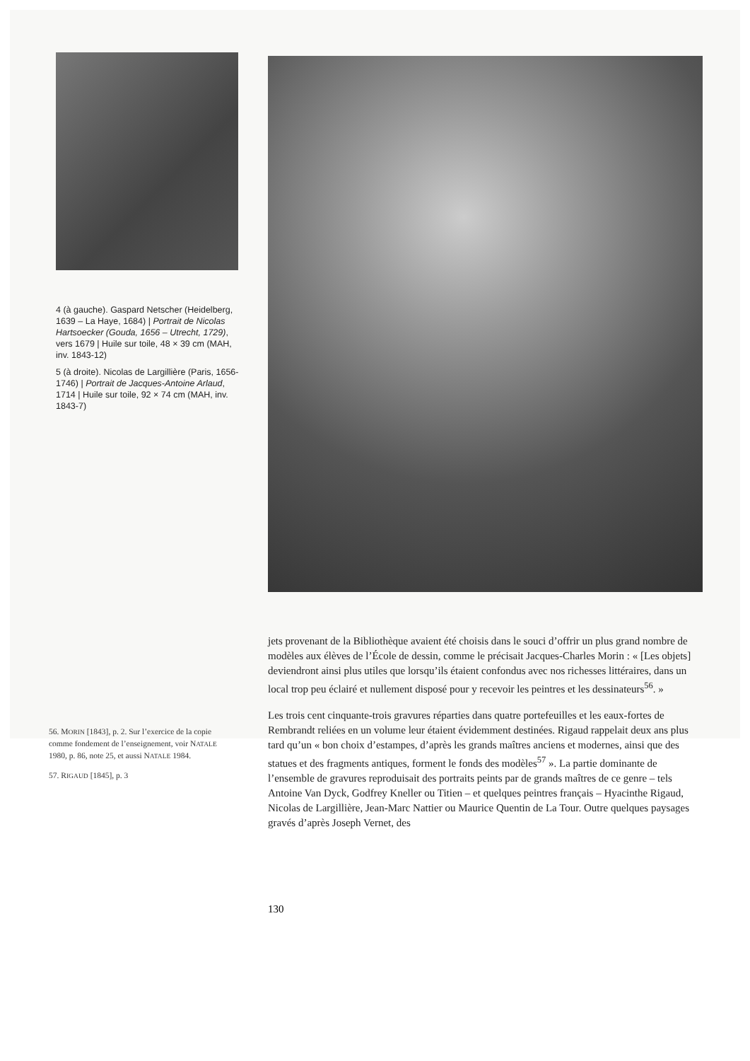4 (à gauche). Gaspard Netscher (Heidelberg, 1639 – La Haye, 1684) | Portrait de Nicolas Hartsoecker (Gouda, 1656 – Utrecht, 1729), vers 1679 | Huile sur toile, 48 × 39 cm (MAH, inv. 1843-12)
5 (à droite). Nicolas de Largillière (Paris, 1656-1746) | Portrait de Jacques-Antoine Arlaud, 1714 | Huile sur toile, 92 × 74 cm (MAH, inv. 1843-7)
jets provenant de la Bibliothèque avaient été choisis dans le souci d’offrir un plus grand nombre de modèles aux élèves de l’École de dessin, comme le précisait Jacques-Charles Morin : « [Les objets] deviendront ainsi plus utiles que lorsqu’ils étaient confondus avec nos richesses littéraires, dans un local trop peu éclairé et nullement disposé pour y recevoir les peintres et les dessinateurs<sup>56</sup>. »
Les trois cent cinquante-trois gravures réparties dans quatre portefeuilles et les eaux-fortes de Rembrandt reliées en un volume leur étaient évidemment destinées. Rigaud rappelait deux ans plus tard qu’un « bon choix d’estampes, d’après les grands maîtres anciens et modernes, ainsi que des statues et des fragments antiques, forment le fonds des modèles<sup>57</sup> ». La partie dominante de l’ensemble de gravures reproduisait des portraits peints par de grands maîtres de ce genre – tels Antoine Van Dyck, Godfrey Kneller ou Titien – et quelques peintres français – Hyacinthe Rigaud, Nicolas de Largillière, Jean-Marc Nattier ou Maurice Quentin de La Tour. Outre quelques paysages gravés d’après Joseph Vernet, des
56. MORIN [1843], p. 2. Sur l’exercice de la copie comme fondement de l’enseignement, voir NATALE 1980, p. 86, note 25, et aussi NATALE 1984.
57. RIGAUD [1845], p. 3
130